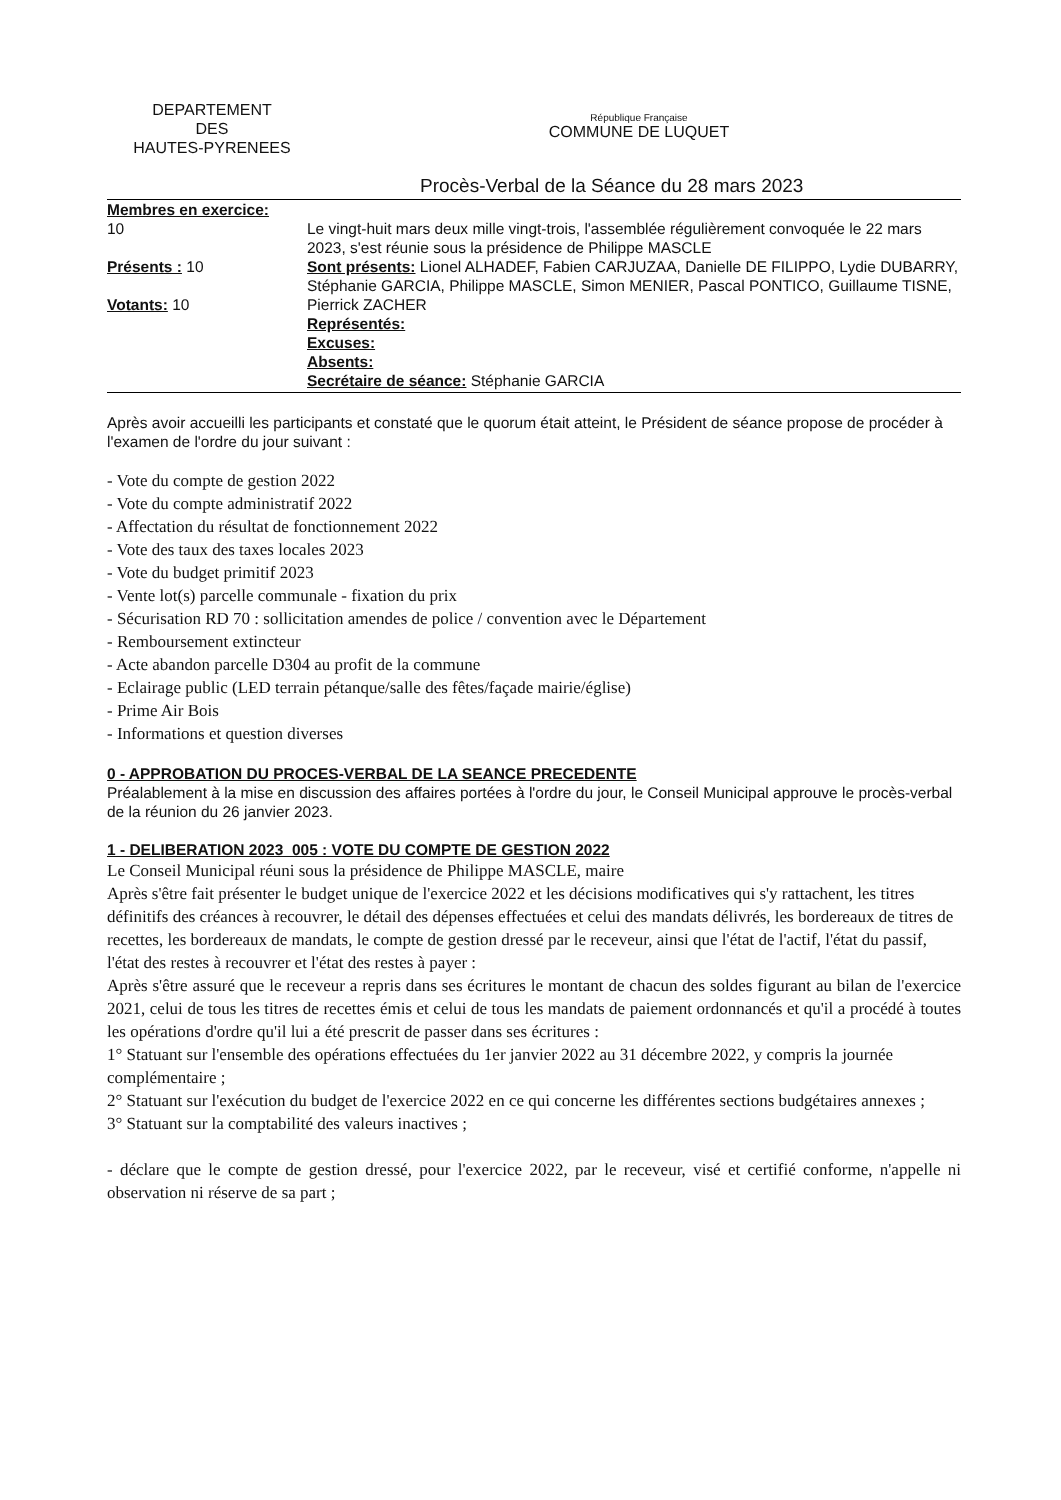DEPARTEMENT
DES
HAUTES-PYRENEES
République Française
COMMUNE DE LUQUET
Procès-Verbal de la Séance du 28 mars 2023
Membres en exercice:
10
Présents : 10
Votants: 10
Le vingt-huit mars deux mille vingt-trois, l'assemblée régulièrement convoquée le 22 mars 2023, s'est réunie sous la présidence de Philippe MASCLE
Sont présents: Lionel ALHADEF, Fabien CARJUZAA, Danielle DE FILIPPO, Lydie DUBARRY, Stéphanie GARCIA, Philippe MASCLE, Simon MENIER, Pascal PONTICO, Guillaume TISNE, Pierrick ZACHER
Représentés:
Excuses:
Absents:
Secrétaire de séance: Stéphanie GARCIA
Après avoir accueilli les participants et constaté que le quorum était atteint, le Président de séance propose de procéder à l'examen de l'ordre du jour suivant :
- Vote du compte de gestion 2022
- Vote du compte administratif 2022
- Affectation du résultat de fonctionnement 2022
- Vote des taux des taxes locales 2023
- Vote du budget primitif 2023
- Vente lot(s) parcelle communale - fixation du prix
- Sécurisation RD 70 : sollicitation amendes de police / convention avec le Département
- Remboursement extincteur
- Acte abandon parcelle D304 au profit de la commune
- Eclairage public (LED terrain pétanque/salle des fêtes/façade mairie/église)
- Prime Air Bois
- Informations et question diverses
0 - APPROBATION DU PROCES-VERBAL DE LA SEANCE PRECEDENTE
Préalablement à la mise en discussion des affaires portées à l'ordre du jour, le Conseil Municipal approuve le procès-verbal de la réunion du 26 janvier 2023.
1 - DELIBERATION 2023_005 : VOTE DU COMPTE DE GESTION 2022
Le Conseil Municipal réuni sous la présidence de Philippe MASCLE, maire
Après s'être fait présenter le budget unique de l'exercice 2022 et les décisions modificatives qui s'y rattachent, les titres définitifs des créances à recouvrer, le détail des dépenses effectuées et celui des mandats délivrés, les bordereaux de titres de recettes, les bordereaux de mandats, le compte de gestion dressé par le receveur, ainsi que l'état de l'actif, l'état du passif, l'état des restes à recouvrer et l'état des restes à payer :
Après s'être assuré que le receveur a repris dans ses écritures le montant de chacun des soldes figurant au bilan de l'exercice 2021, celui de tous les titres de recettes émis et celui de tous les mandats de paiement ordonnancés et qu'il a procédé à toutes les opérations d'ordre qu'il lui a été prescrit de passer dans ses écritures :
1° Statuant sur l'ensemble des opérations effectuées du 1er janvier 2022 au 31 décembre 2022, y compris la journée complémentaire ;
2° Statuant sur l'exécution du budget de l'exercice 2022 en ce qui concerne les différentes sections budgétaires annexes ;
3° Statuant sur la comptabilité des valeurs inactives ;
- déclare que le compte de gestion dressé, pour l'exercice 2022, par le receveur, visé et certifié conforme, n'appelle ni observation ni réserve de sa part ;